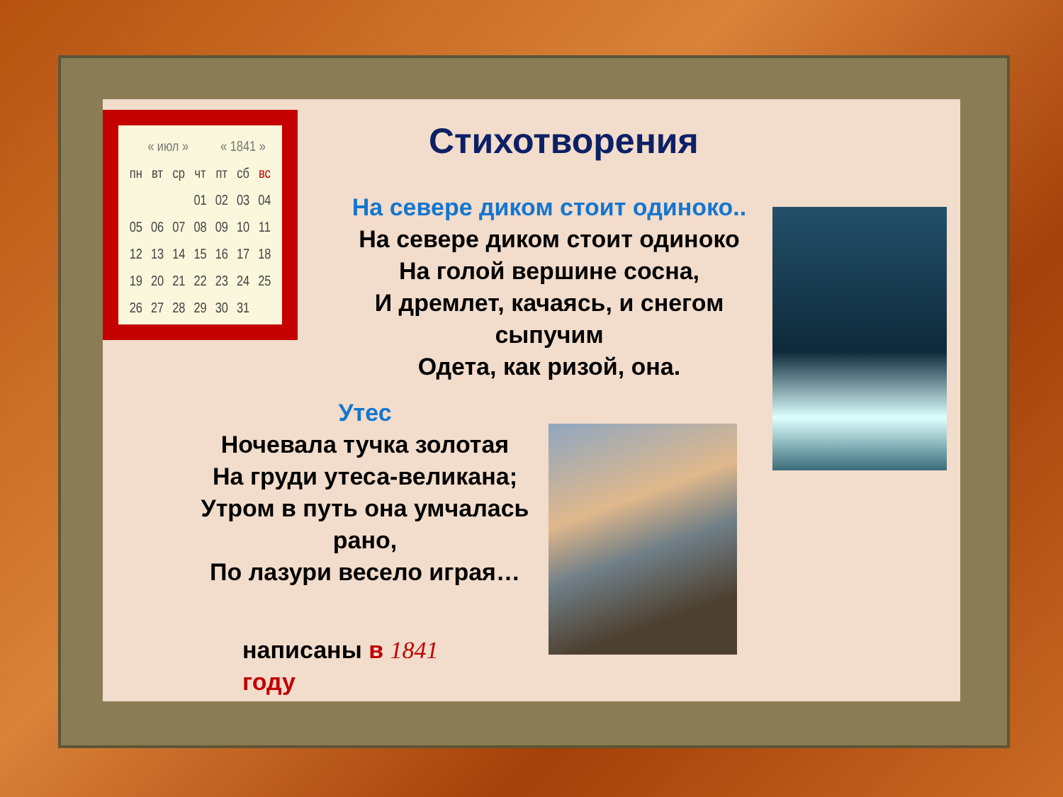| « июл » | | | | « 1841 » | | |
| пн | вт | ср | чт | пт | сб | вс |
| | | | 01 | 02 | 03 | 04 |
| 05 | 06 | 07 | 08 | 09 | 10 | 11 |
| 12 | 13 | 14 | 15 | 16 | 17 | 18 |
| 19 | 20 | 21 | 22 | 23 | 24 | 25 |
| 26 | 27 | 28 | 29 | 30 | 31 | |
Стихотворения
На севере диком стоит одиноко..
На севере диком стоит одиноко
На голой вершине сосна,
И дремлет, качаясь, и снегом сыпучим
Одета, как ризой, она.
Утес
Ночевала тучка золотая
На груди утеса-великана;
Утром в путь она умчалась рано,
По лазури весело играя…
написаны в 1841
году